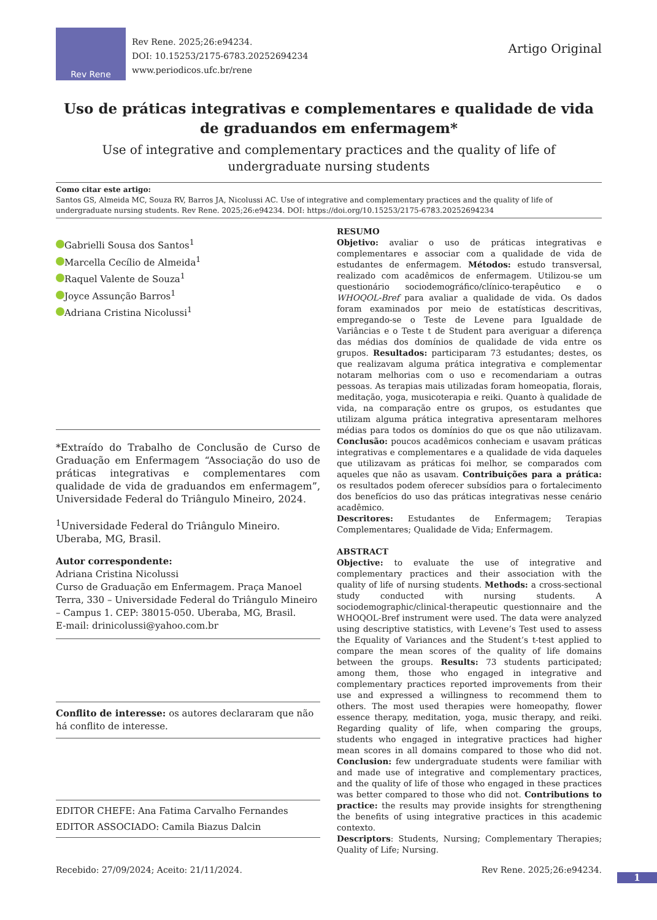Rev Rene
Rev Rene. 2025;26:e94234.
DOI: 10.15253/2175-6783.20252694234
www.periodicos.ufc.br/rene
Artigo Original
Uso de práticas integrativas e complementares e qualidade de vida de graduandos em enfermagem*
Use of integrative and complementary practices and the quality of life of undergraduate nursing students
Como citar este artigo:
Santos GS, Almeida MC, Souza RV, Barros JA, Nicolussi AC. Use of integrative and complementary practices and the quality of life of undergraduate nursing students. Rev Rene. 2025;26:e94234. DOI: https://doi.org/10.15253/2175-6783.20252694234
Gabrielli Sousa dos Santos<sup>1</sup>
Marcella Cecílio de Almeida<sup>1</sup>
Raquel Valente de Souza<sup>1</sup>
Joyce Assunção Barros<sup>1</sup>
Adriana Cristina Nicolussi<sup>1</sup>
*Extraído do Trabalho de Conclusão de Curso de Graduação em Enfermagem “Associação do uso de práticas integrativas e complementares com qualidade de vida de graduandos em enfermagem”, Universidade Federal do Triângulo Mineiro, 2024.
<sup>1</sup> Universidade Federal do Triângulo Mineiro. Uberaba, MG, Brasil.
Autor correspondente:
Adriana Cristina Nicolussi
Curso de Graduação em Enfermagem. Praça Manoel Terra, 330 – Universidade Federal do Triângulo Mineiro – Campus 1. CEP: 38015-050. Uberaba, MG, Brasil.
E-mail: drinicolussi@yahoo.com.br
Conflito de interesse: os autores declararam que não há conflito de interesse.
EDITOR CHEFE: Ana Fatima Carvalho Fernandes
EDITOR ASSOCIADO: Camila Biazus Dalcin
RESUMO
Objetivo: avaliar o uso de práticas integrativas e complementares e associar com a qualidade de vida de estudantes de enfermagem. Métodos: estudo transversal, realizado com acadêmicos de enfermagem. Utilizou-se um questionário sociodemográfico/clínico-terapêutico e o WHOQOL-Bref para avaliar a qualidade de vida. Os dados foram examinados por meio de estatísticas descritivas, empregando-se o Teste de Levene para Igualdade de Variâncias e o Teste t de Student para averiguar a diferença das médias dos domínios de qualidade de vida entre os grupos. Resultados: participaram 73 estudantes; destes, os que realizavam alguma prática integrativa e complementar notaram melhorias com o uso e recomendariam a outras pessoas. As terapias mais utilizadas foram homeopatia, florais, meditação, yoga, musicoterapia e reiki. Quanto à qualidade de vida, na comparação entre os grupos, os estudantes que utilizam alguma prática integrativa apresentaram melhores médias para todos os domínios do que os que não utilizavam. Conclusão: poucos acadêmicos conheciam e usavam práticas integrativas e complementares e a qualidade de vida daqueles que utilizavam as práticas foi melhor, se comparados com aqueles que não as usavam. Contribuições para a prática: os resultados podem oferecer subsídios para o fortalecimento dos benefícios do uso das práticas integrativas nesse cenário acadêmico.
Descritores: Estudantes de Enfermagem; Terapias Complementares; Qualidade de Vida; Enfermagem.
ABSTRACT
Objective: to evaluate the use of integrative and complementary practices and their association with the quality of life of nursing students. Methods: a cross-sectional study conducted with nursing students. A sociodemographic/clinical-therapeutic questionnaire and the WHOQOL-Bref instrument were used. The data were analyzed using descriptive statistics, with Levene’s Test used to assess the Equality of Variances and the Student’s t-test applied to compare the mean scores of the quality of life domains between the groups. Results: 73 students participated; among them, those who engaged in integrative and complementary practices reported improvements from their use and expressed a willingness to recommend them to others. The most used therapies were homeopathy, flower essence therapy, meditation, yoga, music therapy, and reiki. Regarding quality of life, when comparing the groups, students who engaged in integrative practices had higher mean scores in all domains compared to those who did not. Conclusion: few undergraduate students were familiar with and made use of integrative and complementary practices, and the quality of life of those who engaged in these practices was better compared to those who did not. Contributions to practice: the results may provide insights for strengthening the benefits of using integrative practices in this academic contexto.
Descriptors: Students, Nursing; Complementary Therapies; Quality of Life; Nursing.
Recebido: 27/09/2024; Aceito: 21/11/2024. Rev Rene. 2025;26:e94234.
1